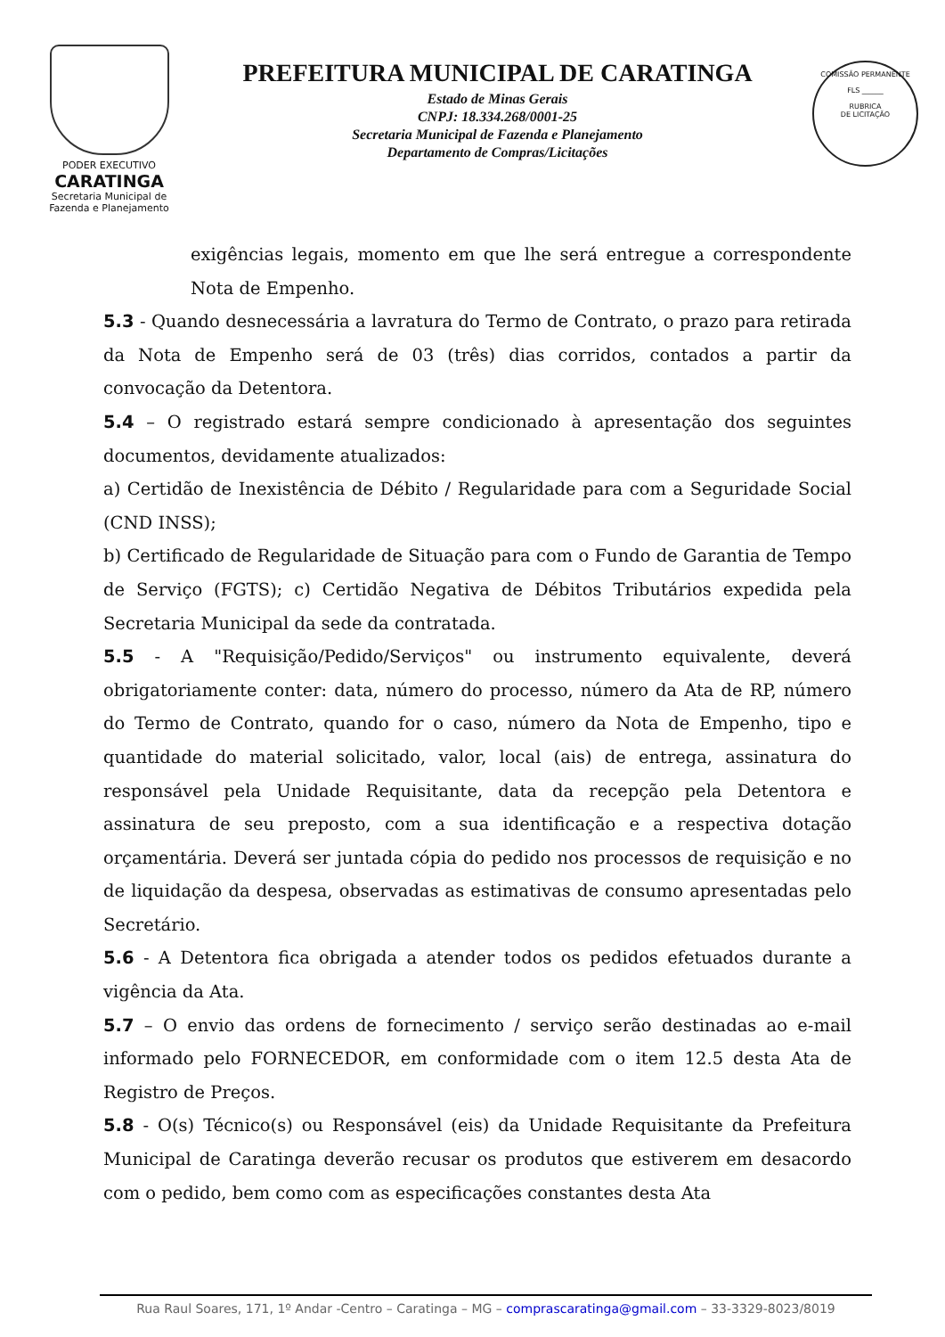PODER EXECUTIVO
CARATINGA
Secretaria Municipal de
Fazenda e Planejamento
PREFEITURA MUNICIPAL DE CARATINGA
Estado de Minas Gerais
CNPJ: 18.334.268/0001-25
Secretaria Municipal de Fazenda e Planejamento
Departamento de Compras/Licitações
COMISSÃO PERMANENTE
FLS ______
RUBRICA
DE LICITAÇÃO
exigências legais, momento em que lhe será entregue a correspondente Nota de Empenho.
5.3 - Quando desnecessária a lavratura do Termo de Contrato, o prazo para retirada da Nota de Empenho será de 03 (três) dias corridos, contados a partir da convocação da Detentora.
5.4 – O registrado estará sempre condicionado à apresentação dos seguintes documentos, devidamente atualizados:
a) Certidão de Inexistência de Débito / Regularidade para com a Seguridade Social (CND INSS);
b) Certificado de Regularidade de Situação para com o Fundo de Garantia de Tempo de Serviço (FGTS); c) Certidão Negativa de Débitos Tributários expedida pela Secretaria Municipal da sede da contratada.
5.5 - A "Requisição/Pedido/Serviços" ou instrumento equivalente, deverá obrigatoriamente conter: data, número do processo, número da Ata de RP, número do Termo de Contrato, quando for o caso, número da Nota de Empenho, tipo e quantidade do material solicitado, valor, local (ais) de entrega, assinatura do responsável pela Unidade Requisitante, data da recepção pela Detentora e assinatura de seu preposto, com a sua identificação e a respectiva dotação orçamentária. Deverá ser juntada cópia do pedido nos processos de requisição e no de liquidação da despesa, observadas as estimativas de consumo apresentadas pelo Secretário.
5.6 - A Detentora fica obrigada a atender todos os pedidos efetuados durante a vigência da Ata.
5.7 – O envio das ordens de fornecimento / serviço serão destinadas ao e-mail informado pelo FORNECEDOR, em conformidade com o item 12.5 desta Ata de Registro de Preços.
5.8 - O(s) Técnico(s) ou Responsável (eis) da Unidade Requisitante da Prefeitura Municipal de Caratinga deverão recusar os produtos que estiverem em desacordo com o pedido, bem como com as especificações constantes desta Ata
Rua Raul Soares, 171, 1º Andar -Centro – Caratinga – MG – comprascaratinga@gmail.com – 33-3329-8023/8019